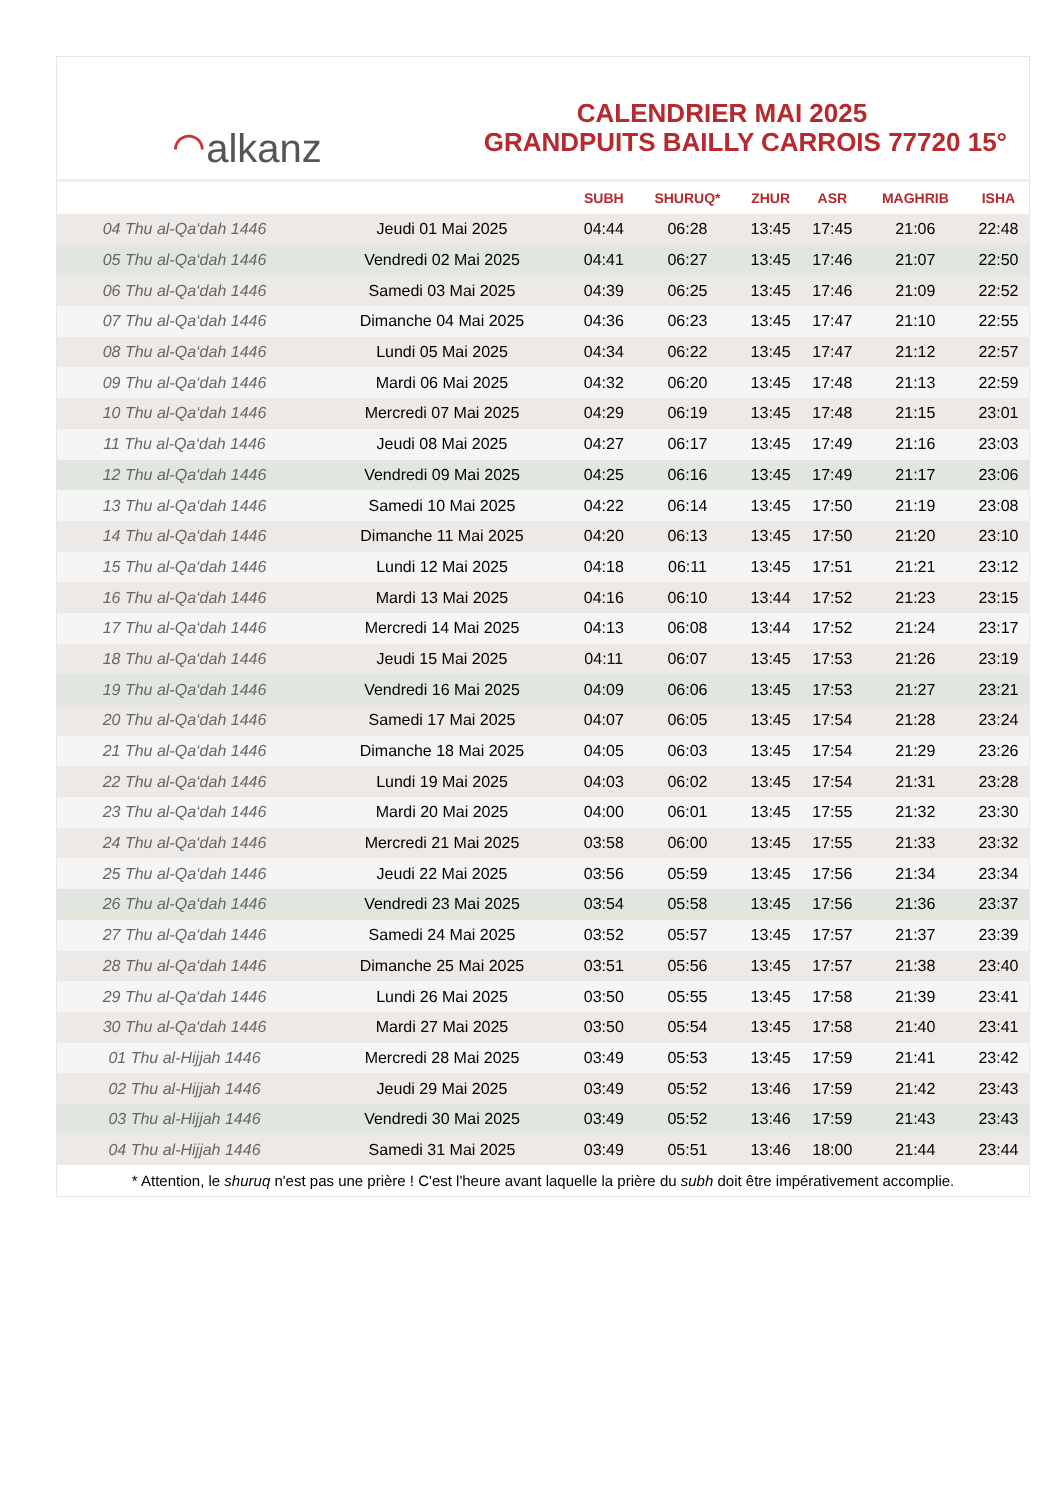⌒ alkanz
CALENDRIER MAI 2025
GRANDPUITS BAILLY CARROIS 77720 15°
| | | SUBH | SHURUQ* | ZHUR | ASR | MAGHRIB | ISHA |
| --- | --- | --- | --- | --- | --- | --- | --- |
| 04 Thu al-Qa‘dah 1446 | Jeudi 01 Mai 2025 | 04:44 | 06:28 | 13:45 | 17:45 | 21:06 | 22:48 |
| 05 Thu al-Qa‘dah 1446 | Vendredi 02 Mai 2025 | 04:41 | 06:27 | 13:45 | 17:46 | 21:07 | 22:50 |
| 06 Thu al-Qa‘dah 1446 | Samedi 03 Mai 2025 | 04:39 | 06:25 | 13:45 | 17:46 | 21:09 | 22:52 |
| 07 Thu al-Qa‘dah 1446 | Dimanche 04 Mai 2025 | 04:36 | 06:23 | 13:45 | 17:47 | 21:10 | 22:55 |
| 08 Thu al-Qa‘dah 1446 | Lundi 05 Mai 2025 | 04:34 | 06:22 | 13:45 | 17:47 | 21:12 | 22:57 |
| 09 Thu al-Qa‘dah 1446 | Mardi 06 Mai 2025 | 04:32 | 06:20 | 13:45 | 17:48 | 21:13 | 22:59 |
| 10 Thu al-Qa‘dah 1446 | Mercredi 07 Mai 2025 | 04:29 | 06:19 | 13:45 | 17:48 | 21:15 | 23:01 |
| 11 Thu al-Qa‘dah 1446 | Jeudi 08 Mai 2025 | 04:27 | 06:17 | 13:45 | 17:49 | 21:16 | 23:03 |
| 12 Thu al-Qa‘dah 1446 | Vendredi 09 Mai 2025 | 04:25 | 06:16 | 13:45 | 17:49 | 21:17 | 23:06 |
| 13 Thu al-Qa‘dah 1446 | Samedi 10 Mai 2025 | 04:22 | 06:14 | 13:45 | 17:50 | 21:19 | 23:08 |
| 14 Thu al-Qa‘dah 1446 | Dimanche 11 Mai 2025 | 04:20 | 06:13 | 13:45 | 17:50 | 21:20 | 23:10 |
| 15 Thu al-Qa‘dah 1446 | Lundi 12 Mai 2025 | 04:18 | 06:11 | 13:45 | 17:51 | 21:21 | 23:12 |
| 16 Thu al-Qa‘dah 1446 | Mardi 13 Mai 2025 | 04:16 | 06:10 | 13:44 | 17:52 | 21:23 | 23:15 |
| 17 Thu al-Qa‘dah 1446 | Mercredi 14 Mai 2025 | 04:13 | 06:08 | 13:44 | 17:52 | 21:24 | 23:17 |
| 18 Thu al-Qa‘dah 1446 | Jeudi 15 Mai 2025 | 04:11 | 06:07 | 13:45 | 17:53 | 21:26 | 23:19 |
| 19 Thu al-Qa‘dah 1446 | Vendredi 16 Mai 2025 | 04:09 | 06:06 | 13:45 | 17:53 | 21:27 | 23:21 |
| 20 Thu al-Qa‘dah 1446 | Samedi 17 Mai 2025 | 04:07 | 06:05 | 13:45 | 17:54 | 21:28 | 23:24 |
| 21 Thu al-Qa‘dah 1446 | Dimanche 18 Mai 2025 | 04:05 | 06:03 | 13:45 | 17:54 | 21:29 | 23:26 |
| 22 Thu al-Qa‘dah 1446 | Lundi 19 Mai 2025 | 04:03 | 06:02 | 13:45 | 17:54 | 21:31 | 23:28 |
| 23 Thu al-Qa‘dah 1446 | Mardi 20 Mai 2025 | 04:00 | 06:01 | 13:45 | 17:55 | 21:32 | 23:30 |
| 24 Thu al-Qa‘dah 1446 | Mercredi 21 Mai 2025 | 03:58 | 06:00 | 13:45 | 17:55 | 21:33 | 23:32 |
| 25 Thu al-Qa‘dah 1446 | Jeudi 22 Mai 2025 | 03:56 | 05:59 | 13:45 | 17:56 | 21:34 | 23:34 |
| 26 Thu al-Qa‘dah 1446 | Vendredi 23 Mai 2025 | 03:54 | 05:58 | 13:45 | 17:56 | 21:36 | 23:37 |
| 27 Thu al-Qa‘dah 1446 | Samedi 24 Mai 2025 | 03:52 | 05:57 | 13:45 | 17:57 | 21:37 | 23:39 |
| 28 Thu al-Qa‘dah 1446 | Dimanche 25 Mai 2025 | 03:51 | 05:56 | 13:45 | 17:57 | 21:38 | 23:40 |
| 29 Thu al-Qa‘dah 1446 | Lundi 26 Mai 2025 | 03:50 | 05:55 | 13:45 | 17:58 | 21:39 | 23:41 |
| 30 Thu al-Qa‘dah 1446 | Mardi 27 Mai 2025 | 03:50 | 05:54 | 13:45 | 17:58 | 21:40 | 23:41 |
| 01 Thu al-Hijjah 1446 | Mercredi 28 Mai 2025 | 03:49 | 05:53 | 13:45 | 17:59 | 21:41 | 23:42 |
| 02 Thu al-Hijjah 1446 | Jeudi 29 Mai 2025 | 03:49 | 05:52 | 13:46 | 17:59 | 21:42 | 23:43 |
| 03 Thu al-Hijjah 1446 | Vendredi 30 Mai 2025 | 03:49 | 05:52 | 13:46 | 17:59 | 21:43 | 23:43 |
| 04 Thu al-Hijjah 1446 | Samedi 31 Mai 2025 | 03:49 | 05:51 | 13:46 | 18:00 | 21:44 | 23:44 |
* Attention, le shuruq n'est pas une prière ! C'est l'heure avant laquelle la prière du subh doit être impérativement accomplie.